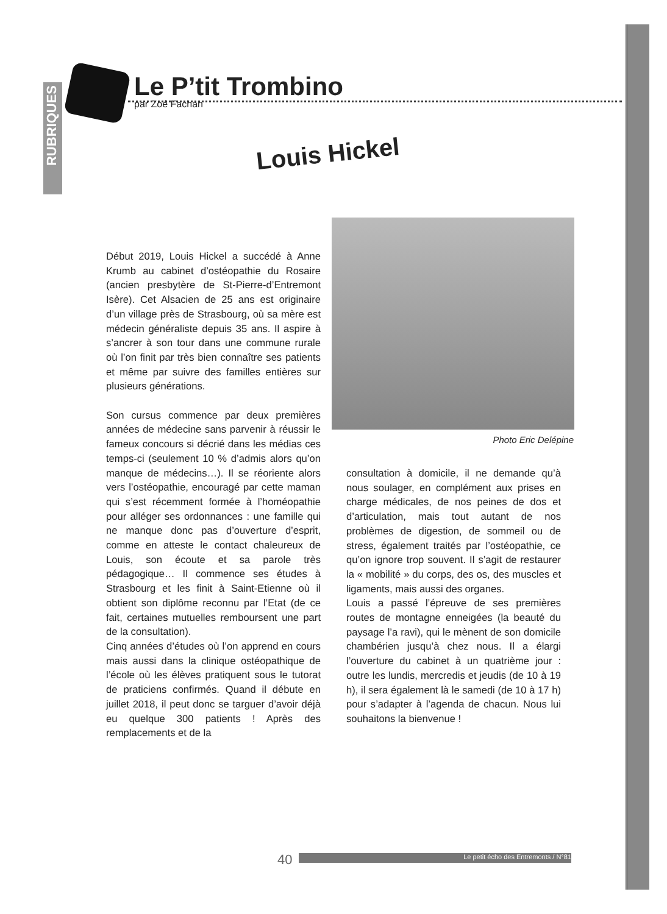RUBRIQUES
Le P’tit Trombino
par Zoé Fachan
Louis Hickel
Photo Eric Delépine
Début 2019, Louis Hickel a succédé à Anne Krumb au cabinet d’ostéopathie du Rosaire (ancien presbytère de St-Pierre-d’Entremont Isère). Cet Alsacien de 25 ans est originaire d’un village près de Strasbourg, où sa mère est médecin généraliste depuis 35 ans. Il aspire à s’ancrer à son tour dans une commune rurale où l’on finit par très bien connaître ses patients et même par suivre des familles entières sur plusieurs générations.
Son cursus commence par deux premières années de médecine sans parvenir à réussir le fameux concours si décrié dans les médias ces temps-ci (seulement 10 % d’admis alors qu’on manque de médecins…). Il se réoriente alors vers l’ostéopathie, encouragé par cette maman qui s’est récemment formée à l’homéopathie pour alléger ses ordonnances : une famille qui ne manque donc pas d’ouverture d’esprit, comme en atteste le contact chaleureux de Louis, son écoute et sa parole très pédagogique… Il commence ses études à Strasbourg et les finit à Saint-Etienne où il obtient son diplôme reconnu par l’Etat (de ce fait, certaines mutuelles remboursent une part de la consultation).
Cinq années d’études où l’on apprend en cours mais aussi dans la clinique ostéopathique de l’école où les élèves pratiquent sous le tutorat de praticiens confirmés. Quand il débute en juillet 2018, il peut donc se targuer d’avoir déjà eu quelque 300 patients ! Après des remplacements et de la
consultation à domicile, il ne demande qu’à nous soulager, en complément aux prises en charge médicales, de nos peines de dos et d’articulation, mais tout autant de nos problèmes de digestion, de sommeil ou de stress, également traités par l’ostéopathie, ce qu’on ignore trop souvent. Il s’agit de restaurer la « mobilité » du corps, des os, des muscles et ligaments, mais aussi des organes.
Louis a passé l’épreuve de ses premières routes de montagne enneigées (la beauté du paysage l’a ravi), qui le mènent de son domicile chambérien jusqu’à chez nous. Il a élargi l’ouverture du cabinet à un quatrième jour : outre les lundis, mercredis et jeudis (de 10 à 19 h), il sera également là le samedi (de 10 à 17 h) pour s’adapter à l’agenda de chacun. Nous lui souhaitons la bienvenue !
40 Le petit écho des Entremonts / N°81